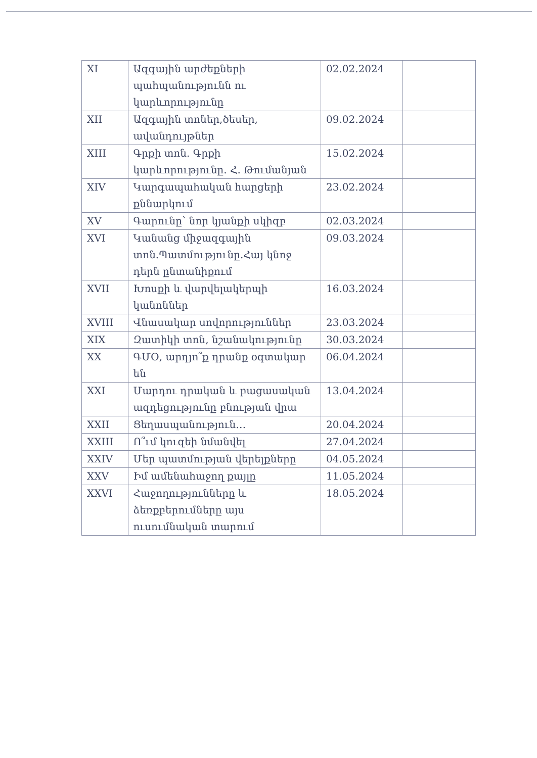| XI | Ազգային արժեքների պահպանությունն ու կարևորությունը | 02.02.2024 | |
| XII | Ազգային տոներ,ծեսեր, ավանդույթներ | 09.02.2024 | |
| XIII | Գրքի տոն. Գրքի կարևորությունը. Հ. Թումանյան | 15.02.2024 | |
| XIV | Կարգապահական հարցերի քննարկում | 23.02.2024 | |
| XV | Գարունը՝ նոր կյանքի սկիզբ | 02.03.2024 | |
| XVI | Կանանց միջազգային տոն.Պատմությունը.Հայ կնոջ դերն ընտանիքում | 09.03.2024 | |
| XVII | Խոսքի և վարվելակերպի կանոններ | 16.03.2024 | |
| XVIII | Վնասակար սովորություններ | 23.03.2024 | |
| XIX | Զատիկի տոն, նշանակությունը | 30.03.2024 | |
| XX | ԳՄՕ, արդյո՞ք դրանք օգտակար են | 06.04.2024 | |
| XXI | Մարդու դրական և բացասական ազդեցությունը բնության վրա | 13.04.2024 | |
| XXII | Ցեղասպանություն… | 20.04.2024 | |
| XXIII | Ո՞ւմ կուզեի նմանվել | 27.04.2024 | |
| XXIV | Մեր պատմության վերելքները | 04.05.2024 | |
| XXV | Իմ ամենահաջող քայլը | 11.05.2024 | |
| XXVI | Հաջողությունները և ձեռքբերումները այս ուսումնական տարում | 18.05.2024 | |